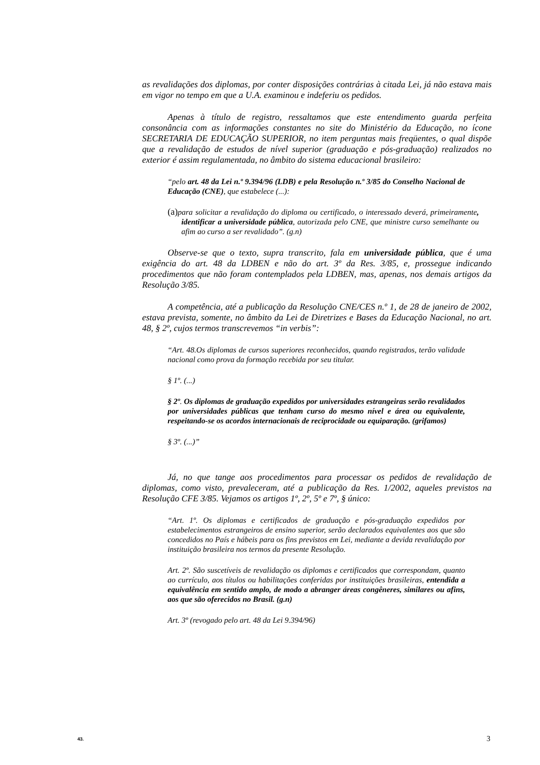as revalidações dos diplomas, por conter disposições contrárias à citada Lei, já não estava mais em vigor no tempo em que a U.A. examinou e indeferiu os pedidos.
Apenas à título de registro, ressaltamos que este entendimento guarda perfeita consonância com as informações constantes no site do Ministério da Educação, no ícone SECRETARIA DE EDUCAÇÃO SUPERIOR, no item perguntas mais freqüentes, o qual dispõe que a revalidação de estudos de nível superior (graduação e pós-graduação) realizados no exterior é assim regulamentada, no âmbito do sistema educacional brasileiro:
“pelo art. 48 da Lei n.º 9.394/96 (LDB) e pela Resolução n.º 3/85 do Conselho Nacional de Educação (CNE), que estabelece (...):
(a) para solicitar a revalidação do diploma ou certificado, o interessado deverá, primeiramente, identificar a universidade pública, autorizada pelo CNE, que ministre curso semelhante ou afim ao curso a ser revalidado”. (g.n)
Observe-se que o texto, supra transcrito, fala em universidade pública, que é uma exigência do art. 48 da LDBEN e não do art. 3º da Res. 3/85, e, prossegue indicando procedimentos que não foram contemplados pela LDBEN, mas, apenas, nos demais artigos da Resolução 3/85.
A competência, até a publicação da Resolução CNE/CES n.º 1, de 28 de janeiro de 2002, estava prevista, somente, no âmbito da Lei de Diretrizes e Bases da Educação Nacional, no art. 48, § 2º, cujos termos transcrevemos “in verbis”:
“Art. 48.Os diplomas de cursos superiores reconhecidos, quando registrados, terão validade nacional como prova da formação recebida por seu titular.
§ 1º. (...)
§ 2º. Os diplomas de graduação expedidos por universidades estrangeiras serão revalidados por universidades públicas que tenham curso do mesmo nível e área ou equivalente, respeitando-se os acordos internacionais de reciprocidade ou equiparação. (grifamos)
§ 3º. (...)”
Já, no que tange aos procedimentos para processar os pedidos de revalidação de diplomas, como visto, prevaleceram, até a publicação da Res. 1/2002, aqueles previstos na Resolução CFE 3/85. Vejamos os artigos 1º, 2º, 5º e 7º, § único:
“Art. 1º. Os diplomas e certificados de graduação e pós-graduação expedidos por estabelecimentos estrangeiros de ensino superior, serão declarados equivalentes aos que são concedidos no País e hábeis para os fins previstos em Lei, mediante a devida revalidação por instituição brasileira nos termos da presente Resolução.
Art. 2º. São suscetíveis de revalidação os diplomas e certificados que correspondam, quanto ao currículo, aos títulos ou habilitações conferidas por instituições brasileiras, entendida a equivalência em sentido amplo, de modo a abranger áreas congêneres, similares ou afins, aos que são oferecidos no Brasil. (g.n)
Art. 3º (revogado pelo art. 48 da Lei 9.394/96)
43. 3